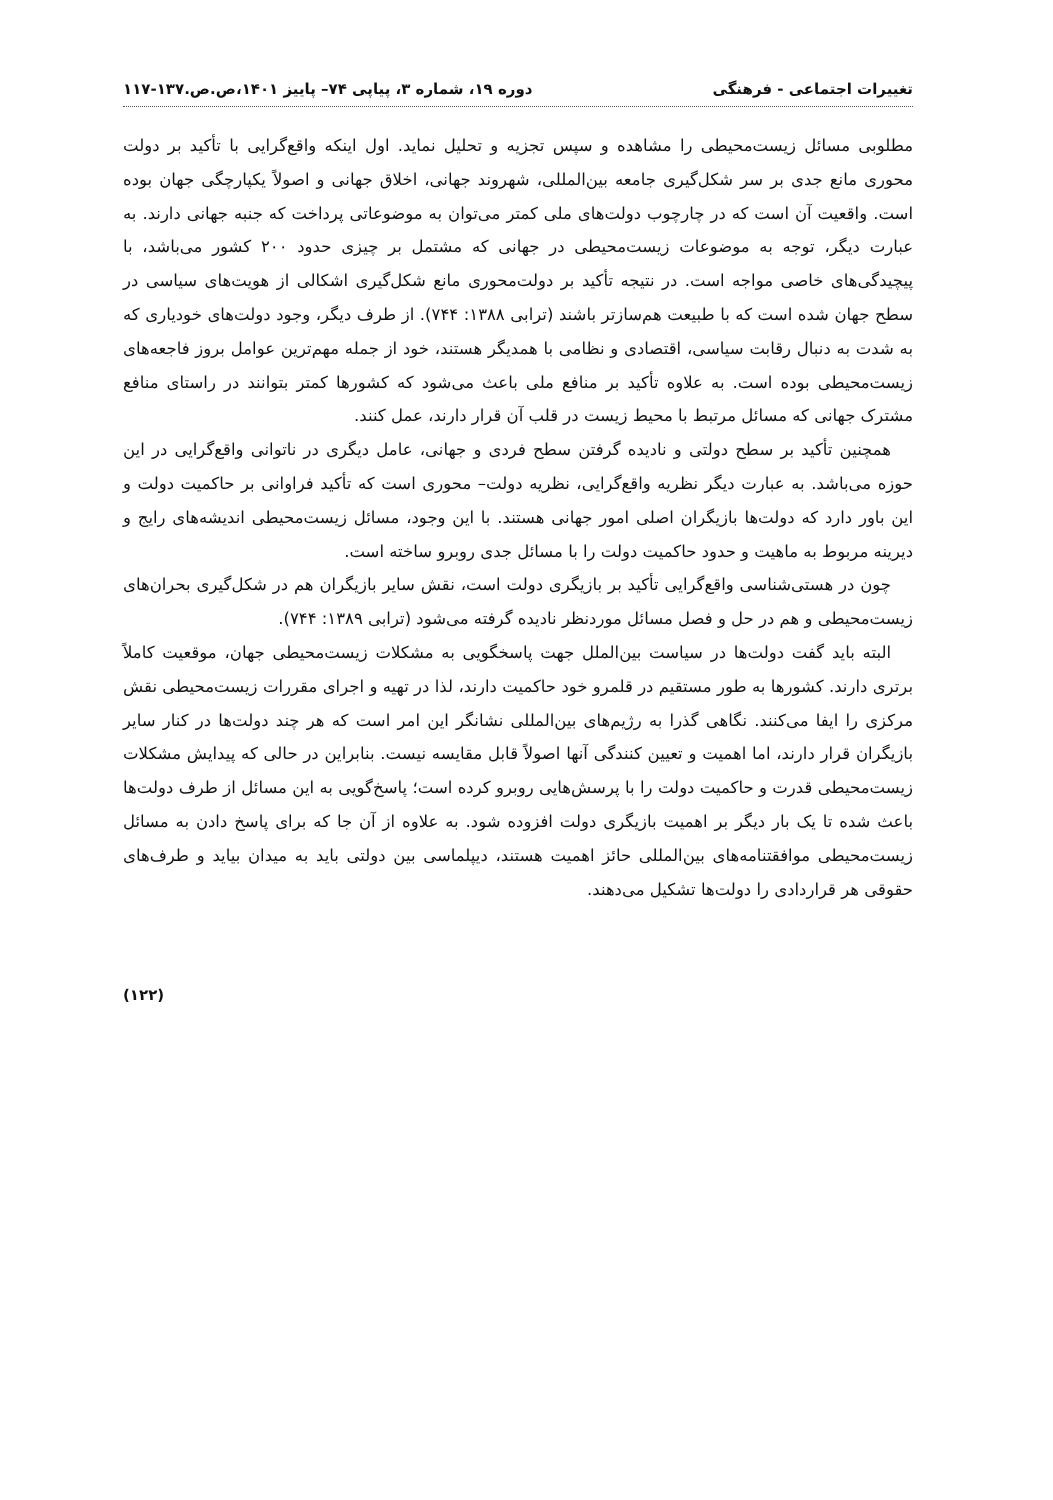تغییرات اجتماعی - فرهنگی دوره ۱۹، شماره ۳، پیاپی ۷۴– پاییز ۱۴۰۱،ص.ص.۱۳۷-۱۱۷
مطلوبی مسائل زیست‌محیطی را مشاهده و سپس تجزیه و تحلیل نماید. اول اینکه واقع‌گرایی با تأکید بر دولت محوری مانع جدی بر سر شکل‌گیری جامعه بین‌المللی، شهروند جهانی، اخلاق جهانی و اصولاً یکپارچگی جهان بوده است. واقعیت آن است که در چارچوب دولت‌های ملی کمتر می‌توان به موضوعاتی پرداخت که جنبه جهانی دارند. به عبارت دیگر، توجه به موضوعات زیست‌محیطی در جهانی که مشتمل بر چیزی حدود ۲۰۰ کشور می‌باشد، با پیچیدگی‌های خاصی مواجه است. در نتیجه تأکید بر دولت‌محوری مانع شکل‌گیری اشکالی از هویت‌های سیاسی در سطح جهان شده است که با طبیعت هم‌سازتر باشند (ترابی ۱۳۸۸: ۷۴۴). از طرف دیگر، وجود دولت‌های خودیاری که به شدت به دنبال رقابت سیاسی، اقتصادی و نظامی با همدیگر هستند، خود از جمله مهم‌ترین عوامل بروز فاجعه‌های زیست‌محیطی بوده است. به علاوه تأکید بر منافع ملی باعث می‌شود که کشورها کمتر بتوانند در راستای منافع مشترک جهانی که مسائل مرتبط با محیط زیست در قلب آن قرار دارند، عمل کنند.
همچنین تأکید بر سطح دولتی و نادیده گرفتن سطح فردی و جهانی، عامل دیگری در ناتوانی واقع‌گرایی در این حوزه می‌باشد. به عبارت دیگر نظریه واقع‌گرایی، نظریه دولت– محوری است که تأکید فراوانی بر حاکمیت دولت و این باور دارد که دولت‌ها بازیگران اصلی امور جهانی هستند. با این وجود، مسائل زیست‌محیطی اندیشه‌های رایج و دیرینه مربوط به ماهیت و حدود حاکمیت دولت را با مسائل جدی روبرو ساخته است.
چون در هستی‌شناسی واقع‌گرایی تأکید بر بازیگری دولت است، نقش سایر بازیگران هم در شکل‌گیری بحران‌های زیست‌محیطی و هم در حل و فصل مسائل موردنظر نادیده گرفته می‌شود (ترابی ۱۳۸۹: ۷۴۴).
البته باید گفت دولت‌ها در سیاست بین‌الملل جهت پاسخگویی به مشکلات زیست‌محیطی جهان، موقعیت کاملاً برتری دارند. کشورها به طور مستقیم در قلمرو خود حاکمیت دارند، لذا در تهیه و اجرای مقررات زیست‌محیطی نقش مرکزی را ایفا می‌کنند. نگاهی گذرا به رژیم‌های بین‌المللی نشانگر این امر است که هر چند دولت‌ها در کنار سایر بازیگران قرار دارند، اما اهمیت و تعیین کنندگی آنها اصولاً قابل مقایسه نیست. بنابراین در حالی که پیدایش مشکلات زیست‌محیطی قدرت و حاکمیت دولت را با پرسش‌هایی روبرو کرده است؛ پاسخ‌گویی به این مسائل از طرف دولت‌ها باعث شده تا یک بار دیگر بر اهمیت بازیگری دولت افزوده شود. به علاوه از آن جا که برای پاسخ دادن به مسائل زیست‌محیطی موافقتنامه‌های بین‌المللی حائز اهمیت هستند، دیپلماسی بین دولتی باید به میدان بیاید و طرف‌های حقوقی هر قراردادی را دولت‌ها تشکیل می‌دهند.
(۱۲۲)